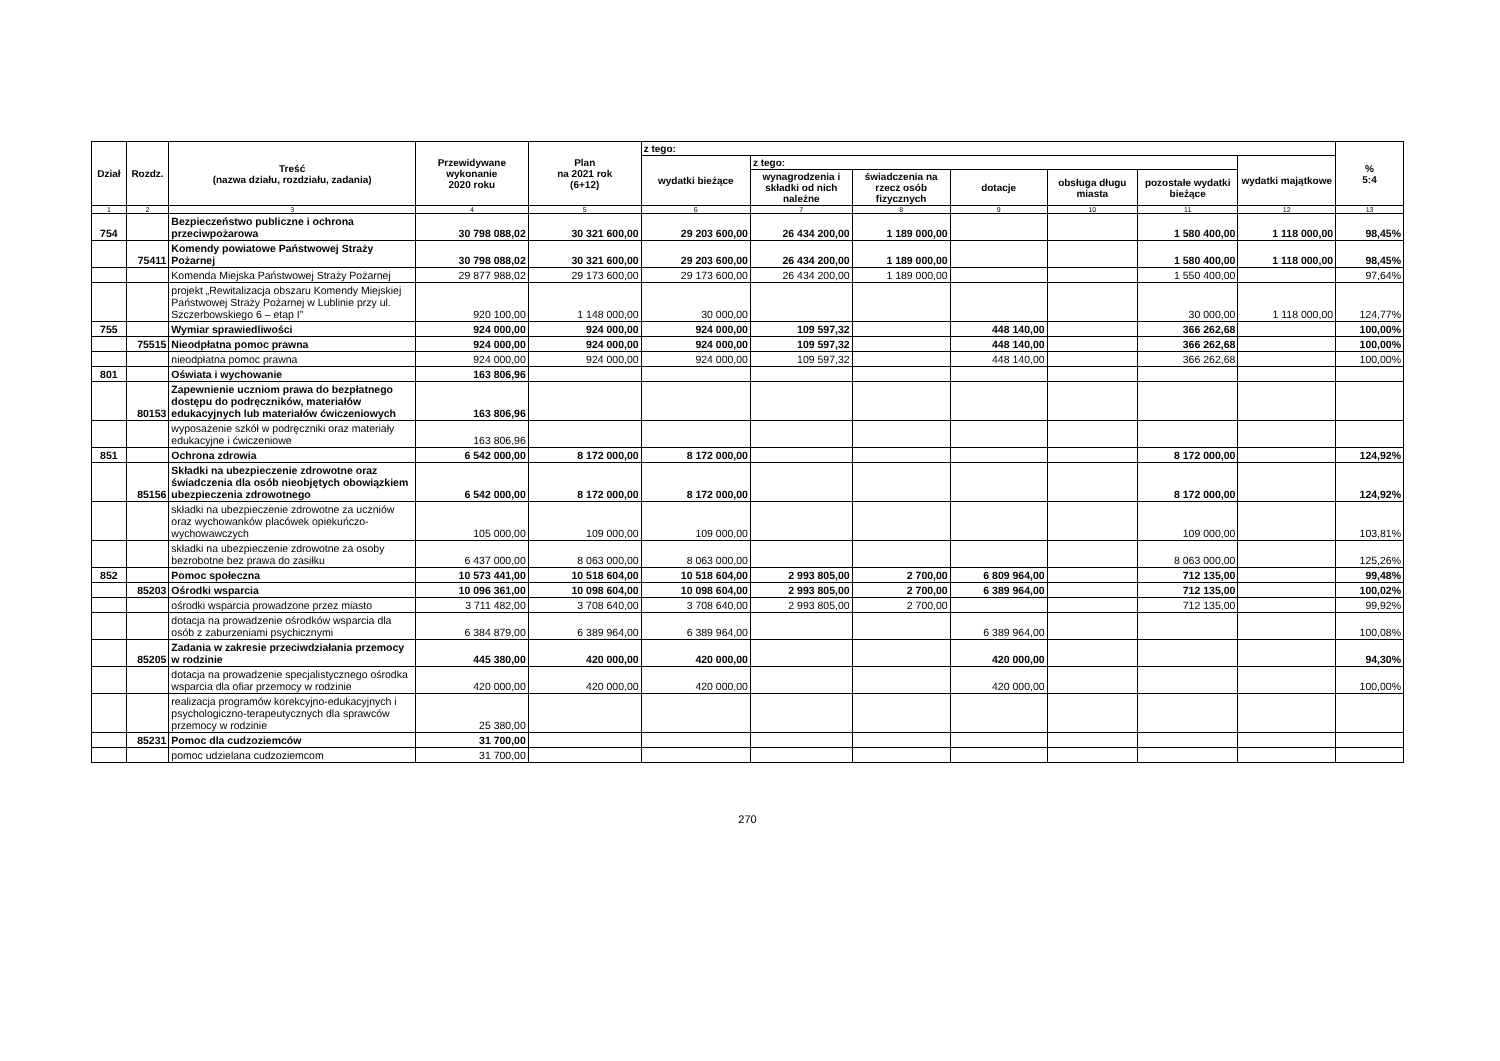| Dział | Rozdz. | Treść (nazwa działu, rozdziału, zadania) | Przewidywane wykonanie 2020 roku | Plan na 2021 rok (6+12) | z tego: | | | | | | | % 5:4 |
| --- | --- | --- | --- | --- | --- | --- | --- | --- | --- | --- | --- | --- |
| | | | | | wydatki bieżące | z tego: | | | | | wydatki majątkowe | |
| | | | | | | wynagrodzenia i składki od nich należne | świadczenia na rzecz osób fizycznych | dotacje | obsługa długu miasta | pozostałe wydatki bieżące | | |
| 1 | 2 | 3 | 4 | 5 | 6 | 7 | 8 | 9 | 10 | 11 | 12 | 13 |
| 754 | | Bezpieczeństwo publiczne i ochrona przeciwpożarowa | 30 798 088,02 | 30 321 600,00 | 29 203 600,00 | 26 434 200,00 | 1 189 000,00 | | | 1 580 400,00 | 1 118 000,00 | 98,45% |
| | 75411 | Komendy powiatowe Państwowej Straży Pożarnej | 30 798 088,02 | 30 321 600,00 | 29 203 600,00 | 26 434 200,00 | 1 189 000,00 | | | 1 580 400,00 | 1 118 000,00 | 98,45% |
| | | Komenda Miejska Państwowej Straży Pożarnej | 29 877 988,02 | 29 173 600,00 | 29 173 600,00 | 26 434 200,00 | 1 189 000,00 | | | 1 550 400,00 | | 97,64% |
| | | projekt „Rewitalizacja obszaru Komendy Miejskiej Państwowej Straży Pożarnej w Lublinie przy ul. Szczerbowskiego 6 – etap I” | 920 100,00 | 1 148 000,00 | 30 000,00 | | | | | 30 000,00 | 1 118 000,00 | 124,77% |
| 755 | | Wymiar sprawiedliwości | 924 000,00 | 924 000,00 | 924 000,00 | 109 597,32 | | 448 140,00 | | 366 262,68 | | 100,00% |
| | 75515 | Nieodpłatna pomoc prawna | 924 000,00 | 924 000,00 | 924 000,00 | 109 597,32 | | 448 140,00 | | 366 262,68 | | 100,00% |
| | | nieodpłatna pomoc prawna | 924 000,00 | 924 000,00 | 924 000,00 | 109 597,32 | | 448 140,00 | | 366 262,68 | | 100,00% |
| 801 | | Oświata i wychowanie | 163 806,96 | | | | | | | | | |
| | 80153 | Zapewnienie uczniom prawa do bezpłatnego dostępu do podręczników, materiałów edukacyjnych lub materiałów ćwiczeniowych | 163 806,96 | | | | | | | | | |
| | | wyposażenie szkół w podręczniki oraz materiały edukacyjne i ćwiczeniowe | 163 806,96 | | | | | | | | | |
| 851 | | Ochrona zdrowia | 6 542 000,00 | 8 172 000,00 | 8 172 000,00 | | | | | 8 172 000,00 | | 124,92% |
| | 85156 | Składki na ubezpieczenie zdrowotne oraz świadczenia dla osób nieobjętych obowiązkiem ubezpieczenia zdrowotnego | 6 542 000,00 | 8 172 000,00 | 8 172 000,00 | | | | | 8 172 000,00 | | 124,92% |
| | | składki na ubezpieczenie zdrowotne za uczniów oraz wychowanków placówek opiekuńczo-wychowawczych | 105 000,00 | 109 000,00 | 109 000,00 | | | | | 109 000,00 | | 103,81% |
| | | składki na ubezpieczenie zdrowotne za osoby bezrobotne bez prawa do zasiłku | 6 437 000,00 | 8 063 000,00 | 8 063 000,00 | | | | | 8 063 000,00 | | 125,26% |
| 852 | | Pomoc społeczna | 10 573 441,00 | 10 518 604,00 | 10 518 604,00 | 2 993 805,00 | 2 700,00 | 6 809 964,00 | | 712 135,00 | | 99,48% |
| | 85203 | Ośrodki wsparcia | 10 096 361,00 | 10 098 604,00 | 10 098 604,00 | 2 993 805,00 | 2 700,00 | 6 389 964,00 | | 712 135,00 | | 100,02% |
| | | ośrodki wsparcia prowadzone przez miasto | 3 711 482,00 | 3 708 640,00 | 3 708 640,00 | 2 993 805,00 | 2 700,00 | | | 712 135,00 | | 99,92% |
| | | dotacja na prowadzenie ośrodków wsparcia dla osób z zaburzeniami psychicznymi | 6 384 879,00 | 6 389 964,00 | 6 389 964,00 | | | 6 389 964,00 | | | | 100,08% |
| | 85205 | Zadania w zakresie przeciwdziałania przemocy w rodzinie | 445 380,00 | 420 000,00 | 420 000,00 | | | 420 000,00 | | | | 94,30% |
| | | dotacja na prowadzenie specjalistycznego ośrodka wsparcia dla ofiar przemocy w rodzinie | 420 000,00 | 420 000,00 | 420 000,00 | | | 420 000,00 | | | | 100,00% |
| | | realizacja programów korekcyjno-edukacyjnych i psychologiczno-terapeutycznych dla sprawców przemocy w rodzinie | 25 380,00 | | | | | | | | | |
| | 85231 | Pomoc dla cudzoziemców | 31 700,00 | | | | | | | | | |
| | | pomoc udzielana cudzoziemcom | 31 700,00 | | | | | | | | | |
270